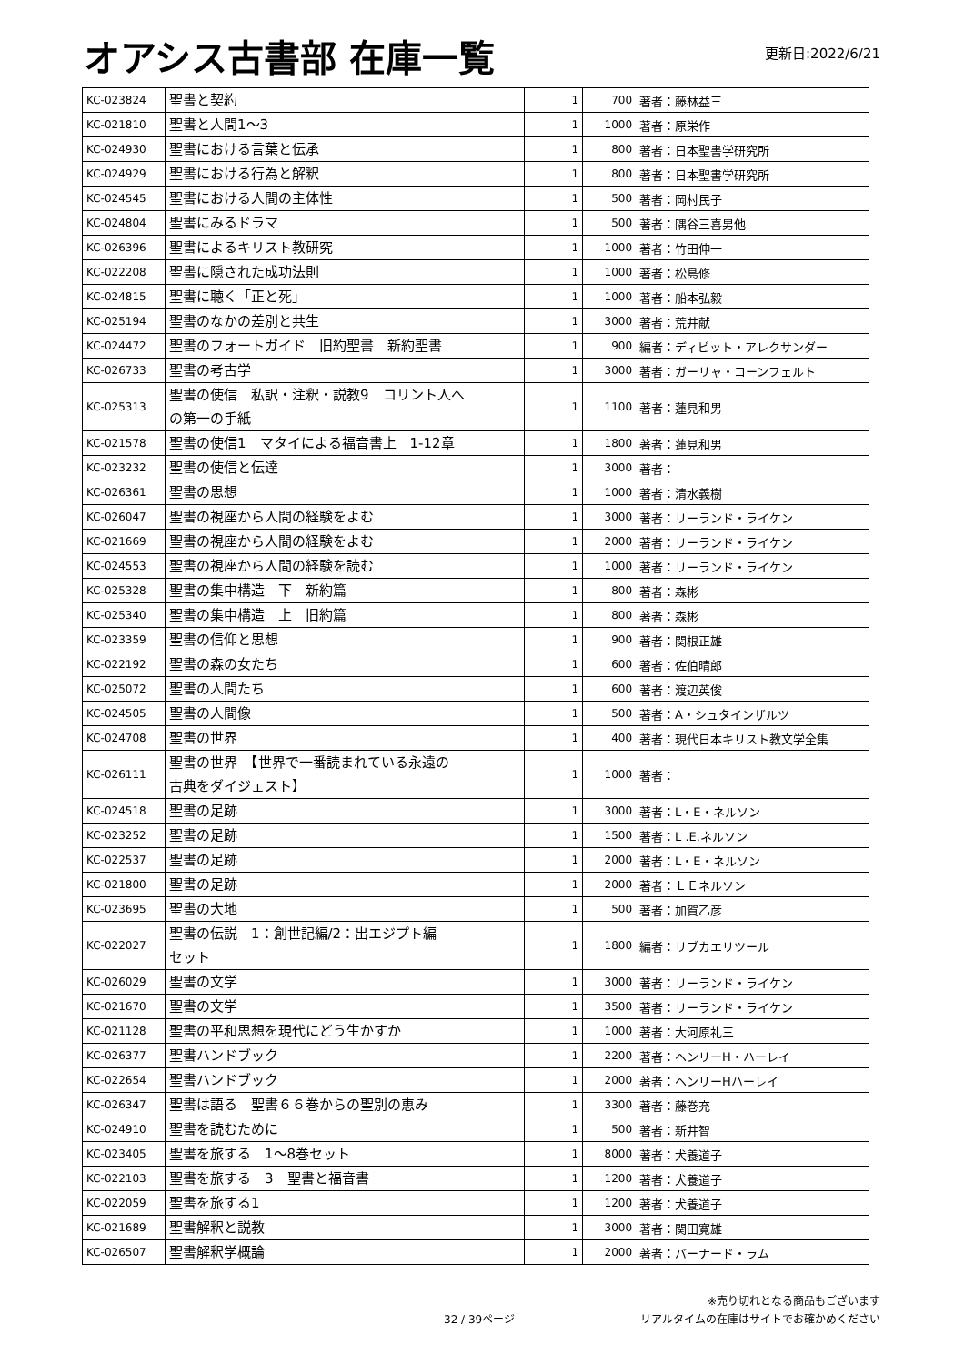オアシス古書部 在庫一覧
更新日:2022/6/21
| KC-023824 | 聖書と契約 | 1 | 700 | 著者：藤林益三 |
| KC-021810 | 聖書と人間1〜3 | 1 | 1000 | 著者：原栄作 |
| KC-024930 | 聖書における言葉と伝承 | 1 | 800 | 著者：日本聖書学研究所 |
| KC-024929 | 聖書における行為と解釈 | 1 | 800 | 著者：日本聖書学研究所 |
| KC-024545 | 聖書における人間の主体性 | 1 | 500 | 著者：岡村民子 |
| KC-024804 | 聖書にみるドラマ | 1 | 500 | 著者：隅谷三喜男他 |
| KC-026396 | 聖書によるキリスト教研究 | 1 | 1000 | 著者：竹田伸一 |
| KC-022208 | 聖書に隠された成功法則 | 1 | 1000 | 著者：松島修 |
| KC-024815 | 聖書に聴く「正と死」 | 1 | 1000 | 著者：船本弘毅 |
| KC-025194 | 聖書のなかの差別と共生 | 1 | 3000 | 著者：荒井献 |
| KC-024472 | 聖書のフォートガイド 旧約聖書 新約聖書 | 1 | 900 | 編者：ディビット・アレクサンダー |
| KC-026733 | 聖書の考古学 | 1 | 3000 | 著者：ガーリャ・コーンフェルト |
| KC-025313 | 聖書の使信 私訳・注釈・説教9 コリント人へ の第一の手紙 | 1 | 1100 | 著者：蓮見和男 |
| KC-021578 | 聖書の使信1 マタイによる福音書上 1-12章 | 1 | 1800 | 著者：蓮見和男 |
| KC-023232 | 聖書の使信と伝達 | 1 | 3000 | 著者： |
| KC-026361 | 聖書の思想 | 1 | 1000 | 著者：清水義樹 |
| KC-026047 | 聖書の視座から人間の経験をよむ | 1 | 3000 | 著者：リーランド・ライケン |
| KC-021669 | 聖書の視座から人間の経験をよむ | 1 | 2000 | 著者：リーランド・ライケン |
| KC-024553 | 聖書の視座から人間の経験を読む | 1 | 1000 | 著者：リーランド・ライケン |
| KC-025328 | 聖書の集中構造 下 新約篇 | 1 | 800 | 著者：森彬 |
| KC-025340 | 聖書の集中構造 上 旧約篇 | 1 | 800 | 著者：森彬 |
| KC-023359 | 聖書の信仰と思想 | 1 | 900 | 著者：関根正雄 |
| KC-022192 | 聖書の森の女たち | 1 | 600 | 著者：佐伯晴郎 |
| KC-025072 | 聖書の人間たち | 1 | 600 | 著者：渡辺英俊 |
| KC-024505 | 聖書の人間像 | 1 | 500 | 著者：A・シュタインザルツ |
| KC-024708 | 聖書の世界 | 1 | 400 | 著者：現代日本キリスト教文学全集 |
| KC-026111 | 聖書の世界 【世界で一番読まれている永遠の 古典をダイジェスト】 | 1 | 1000 | 著者： |
| KC-024518 | 聖書の足跡 | 1 | 3000 | 著者：L・E・ネルソン |
| KC-023252 | 聖書の足跡 | 1 | 1500 | 著者：L .E.ネルソン |
| KC-022537 | 聖書の足跡 | 1 | 2000 | 著者：L・E・ネルソン |
| KC-021800 | 聖書の足跡 | 1 | 2000 | 著者：ＬＥネルソン |
| KC-023695 | 聖書の大地 | 1 | 500 | 著者：加賀乙彦 |
| KC-022027 | 聖書の伝説 1：創世記編/2：出エジプト編 セット | 1 | 1800 | 編者：リブカエリツール |
| KC-026029 | 聖書の文学 | 1 | 3000 | 著者：リーランド・ライケン |
| KC-021670 | 聖書の文学 | 1 | 3500 | 著者：リーランド・ライケン |
| KC-021128 | 聖書の平和思想を現代にどう生かすか | 1 | 1000 | 著者：大河原礼三 |
| KC-026377 | 聖書ハンドブック | 1 | 2200 | 著者：ヘンリーH・ハーレイ |
| KC-022654 | 聖書ハンドブック | 1 | 2000 | 著者：ヘンリーHハーレイ |
| KC-026347 | 聖書は語る 聖書６６巻からの聖別の恵み | 1 | 3300 | 著者：藤巻充 |
| KC-024910 | 聖書を読むために | 1 | 500 | 著者：新井智 |
| KC-023405 | 聖書を旅する 1〜8巻セット | 1 | 8000 | 著者：犬養道子 |
| KC-022103 | 聖書を旅する 3 聖書と福音書 | 1 | 1200 | 著者：犬養道子 |
| KC-022059 | 聖書を旅する1 | 1 | 1200 | 著者：犬養道子 |
| KC-021689 | 聖書解釈と説教 | 1 | 3000 | 著者：関田寛雄 |
| KC-026507 | 聖書解釈学概論 | 1 | 2000 | 著者：バーナード・ラム |
32 / 39ページ ※売り切れとなる商品もございます
リアルタイムの在庫はサイトでお確かめください